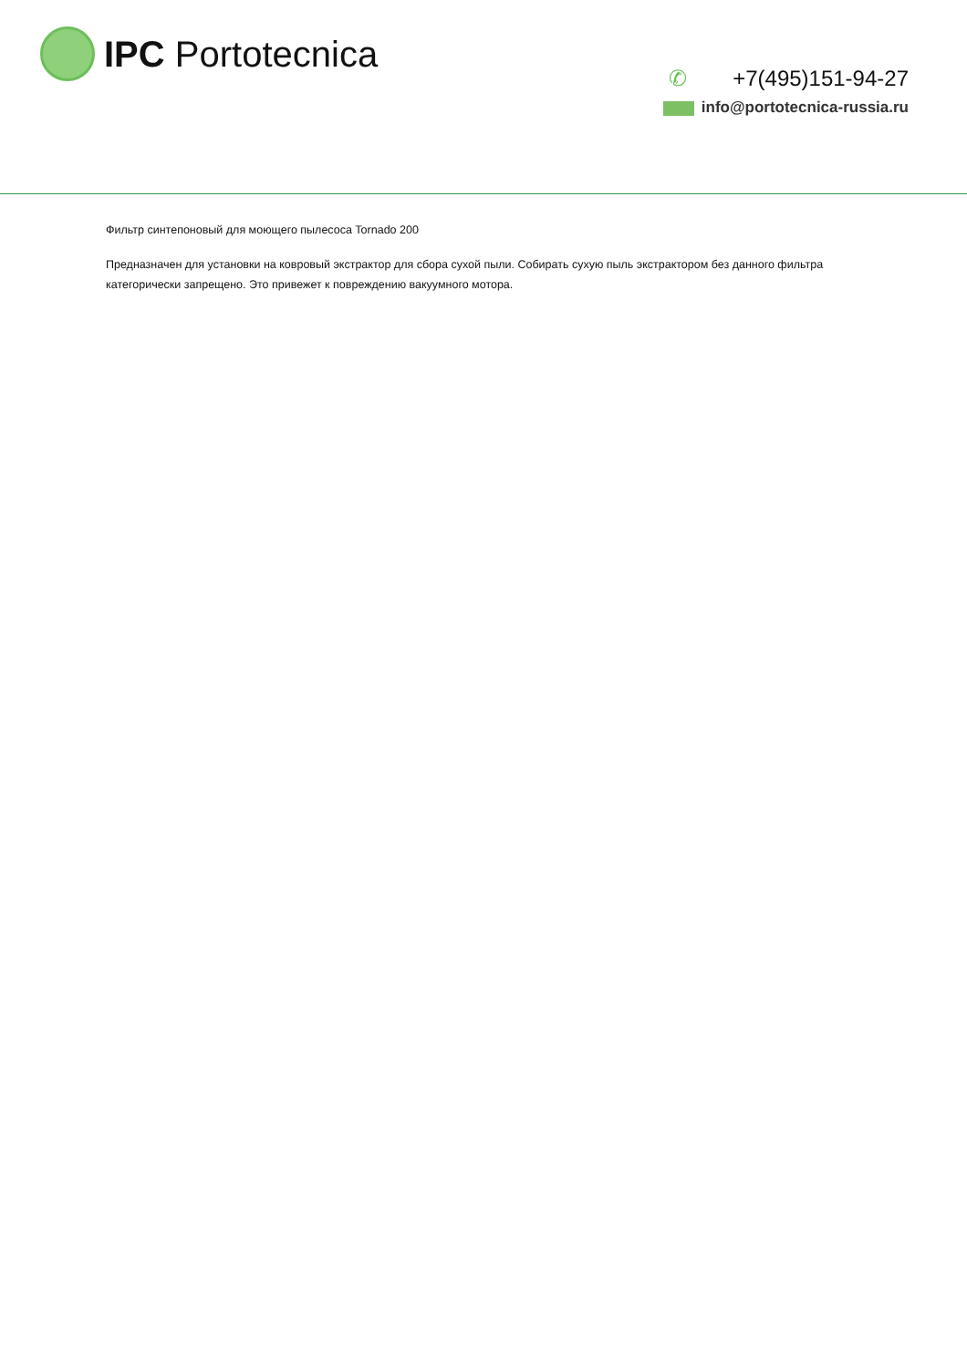IPC Portotecnica
✆ +7(495)151-94-27
info@portotecnica-russia.ru
Фильтр синтепоновый для моющего пылесоса Tornado 200
Предназначен для установки на ковровый экстрактор для сбора сухой пыли. Собирать сухую пыль экстрактором без данного фильтра категорически запрещено. Это привежет к повреждению вакуумного мотора.